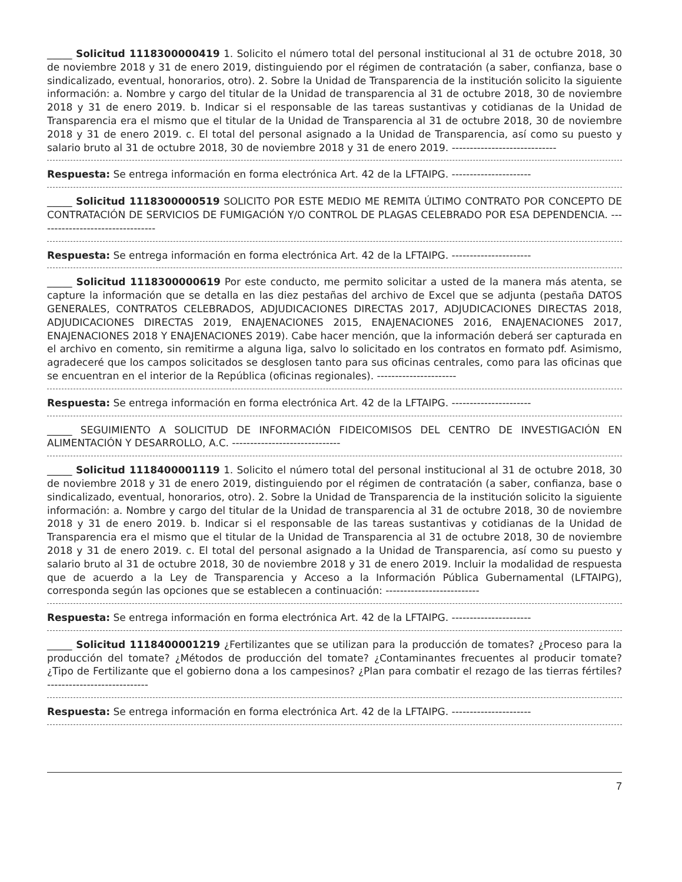_____ Solicitud 1118300000419 1. Solicito el número total del personal institucional al 31 de octubre 2018, 30 de noviembre 2018 y 31 de enero 2019, distinguiendo por el régimen de contratación (a saber, confianza, base o sindicalizado, eventual, honorarios, otro). 2. Sobre la Unidad de Transparencia de la institución solicito la siguiente información: a. Nombre y cargo del titular de la Unidad de transparencia al 31 de octubre 2018, 30 de noviembre 2018 y 31 de enero 2019. b. Indicar si el responsable de las tareas sustantivas y cotidianas de la Unidad de Transparencia era el mismo que el titular de la Unidad de Transparencia al 31 de octubre 2018, 30 de noviembre 2018 y 31 de enero 2019. c. El total del personal asignado a la Unidad de Transparencia, así como su puesto y salario bruto al 31 de octubre 2018, 30 de noviembre 2018 y 31 de enero 2019. -----------------------------
Respuesta: Se entrega información en forma electrónica Art. 42 de la LFTAIPG. ----------------------
_____ Solicitud 1118300000519 SOLICITO POR ESTE MEDIO ME REMITA ÚLTIMO CONTRATO POR CONCEPTO DE CONTRATACIÓN DE SERVICIOS DE FUMIGACIÓN Y/O CONTROL DE PLAGAS CELEBRADO POR ESA DEPENDENCIA. ---------------------------------
Respuesta: Se entrega información en forma electrónica Art. 42 de la LFTAIPG. ----------------------
_____ Solicitud 1118300000619 Por este conducto, me permito solicitar a usted de la manera más atenta, se capture la información que se detalla en las diez pestañas del archivo de Excel que se adjunta (pestaña DATOS GENERALES, CONTRATOS CELEBRADOS, ADJUDICACIONES DIRECTAS 2017, ADJUDICACIONES DIRECTAS 2018, ADJUDICACIONES DIRECTAS 2019, ENAJENACIONES 2015, ENAJENACIONES 2016, ENAJENACIONES 2017, ENAJENACIONES 2018 Y ENAJENACIONES 2019). Cabe hacer mención, que la información deberá ser capturada en el archivo en comento, sin remitirme a alguna liga, salvo lo solicitado en los contratos en formato pdf. Asimismo, agradeceré que los campos solicitados se desglosen tanto para sus oficinas centrales, como para las oficinas que se encuentran en el interior de la República (oficinas regionales). ----------------------
Respuesta: Se entrega información en forma electrónica Art. 42 de la LFTAIPG. ----------------------
_____ SEGUIMIENTO A SOLICITUD DE INFORMACIÓN FIDEICOMISOS DEL CENTRO DE INVESTIGACIÓN EN ALIMENTACIÓN Y DESARROLLO, A.C. ------------------------------
_____ Solicitud 1118400001119 1. Solicito el número total del personal institucional al 31 de octubre 2018, 30 de noviembre 2018 y 31 de enero 2019, distinguiendo por el régimen de contratación (a saber, confianza, base o sindicalizado, eventual, honorarios, otro). 2. Sobre la Unidad de Transparencia de la institución solicito la siguiente información: a. Nombre y cargo del titular de la Unidad de transparencia al 31 de octubre 2018, 30 de noviembre 2018 y 31 de enero 2019. b. Indicar si el responsable de las tareas sustantivas y cotidianas de la Unidad de Transparencia era el mismo que el titular de la Unidad de Transparencia al 31 de octubre 2018, 30 de noviembre 2018 y 31 de enero 2019. c. El total del personal asignado a la Unidad de Transparencia, así como su puesto y salario bruto al 31 de octubre 2018, 30 de noviembre 2018 y 31 de enero 2019. Incluir la modalidad de respuesta que de acuerdo a la Ley de Transparencia y Acceso a la Información Pública Gubernamental (LFTAIPG), corresponda según las opciones que se establecen a continuación: --------------------------
Respuesta: Se entrega información en forma electrónica Art. 42 de la LFTAIPG. ----------------------
_____ Solicitud 1118400001219 ¿Fertilizantes que se utilizan para la producción de tomates? ¿Proceso para la producción del tomate? ¿Métodos de producción del tomate? ¿Contaminantes frecuentes al producir tomate? ¿Tipo de Fertilizante que el gobierno dona a los campesinos? ¿Plan para combatir el rezago de las tierras fértiles? ----------------------------
Respuesta: Se entrega información en forma electrónica Art. 42 de la LFTAIPG. ----------------------
7